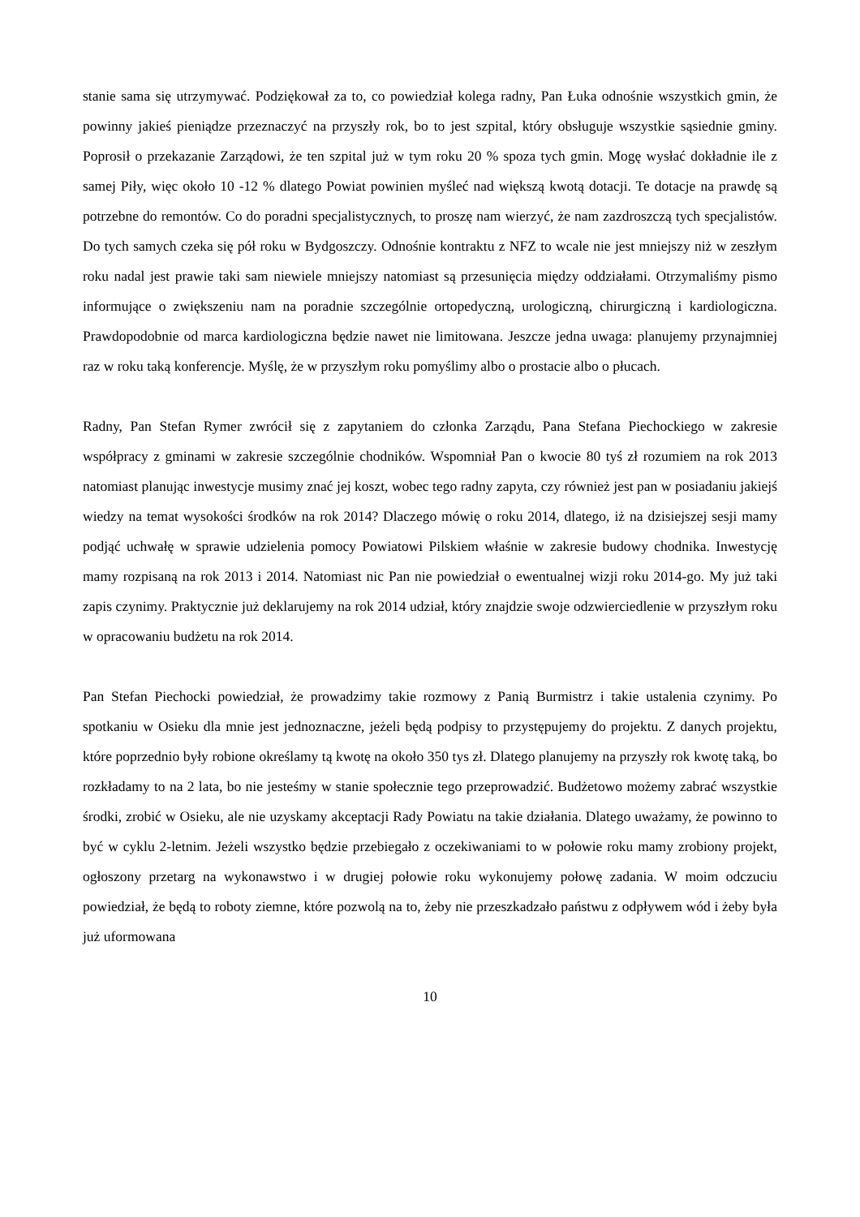stanie sama się utrzymywać. Podziękował za to, co powiedział kolega radny, Pan Łuka odnośnie wszystkich gmin, że powinny jakieś pieniądze przeznaczyć na przyszły rok, bo to jest szpital, który obsługuje wszystkie sąsiednie gminy. Poprosił o przekazanie Zarządowi, że ten szpital już w tym roku 20 % spoza tych gmin. Mogę wysłać dokładnie ile z samej Piły, więc około 10 -12 % dlatego Powiat powinien myśleć nad większą kwotą dotacji. Te dotacje na prawdę są potrzebne do remontów. Co do poradni specjalistycznych, to proszę nam wierzyć, że nam zazdroszczą tych specjalistów. Do tych samych czeka się pół roku w Bydgoszczy. Odnośnie kontraktu z NFZ to wcale nie jest mniejszy niż w zeszłym roku nadal jest prawie taki sam niewiele mniejszy natomiast są przesunięcia między oddziałami. Otrzymaliśmy pismo informujące o zwiększeniu nam na poradnie szczególnie ortopedyczną, urologiczną, chirurgiczną i kardiologiczna. Prawdopodobnie od marca kardiologiczna będzie nawet nie limitowana. Jeszcze jedna uwaga: planujemy przynajmniej raz w roku taką konferencje. Myślę, że w przyszłym roku pomyślimy albo o prostacie albo o płucach.
Radny, Pan Stefan Rymer zwrócił się z zapytaniem do członka Zarządu, Pana Stefana Piechockiego w zakresie współpracy z gminami w zakresie szczególnie chodników. Wspomniał Pan o kwocie 80 tyś zł rozumiem na rok 2013 natomiast planując inwestycje musimy znać jej koszt, wobec tego radny zapyta, czy również jest pan w posiadaniu jakiejś wiedzy na temat wysokości środków na rok 2014? Dlaczego mówię o roku 2014, dlatego, iż na dzisiejszej sesji mamy podjąć uchwałę w sprawie udzielenia pomocy Powiatowi Pilskiem właśnie w zakresie budowy chodnika. Inwestycję mamy rozpisaną na rok 2013 i 2014. Natomiast nic Pan nie powiedział o ewentualnej wizji roku 2014-go. My już taki zapis czynimy. Praktycznie już deklarujemy na rok 2014 udział, który znajdzie swoje odzwierciedlenie w przyszłym roku w opracowaniu budżetu na rok 2014.
Pan Stefan Piechocki powiedział, że prowadzimy takie rozmowy z Panią Burmistrz i takie ustalenia czynimy. Po spotkaniu w Osieku dla mnie jest jednoznaczne, jeżeli będą podpisy to przystępujemy do projektu. Z danych projektu, które poprzednio były robione określamy tą kwotę na około 350 tys zł. Dlatego planujemy na przyszły rok kwotę taką, bo rozkładamy to na 2 lata, bo nie jesteśmy w stanie społecznie tego przeprowadzić. Budżetowo możemy zabrać wszystkie środki, zrobić w Osieku, ale nie uzyskamy akceptacji Rady Powiatu na takie działania. Dlatego uważamy, że powinno to być w cyklu 2-letnim. Jeżeli wszystko będzie przebiegało z oczekiwaniami to w połowie roku mamy zrobiony projekt, ogłoszony przetarg na wykonawstwo i w drugiej połowie roku wykonujemy połowę zadania. W moim odczuciu powiedział, że będą to roboty ziemne, które pozwolą na to, żeby nie przeszkadzało państwu z odpływem wód i żeby była już uformowana
10